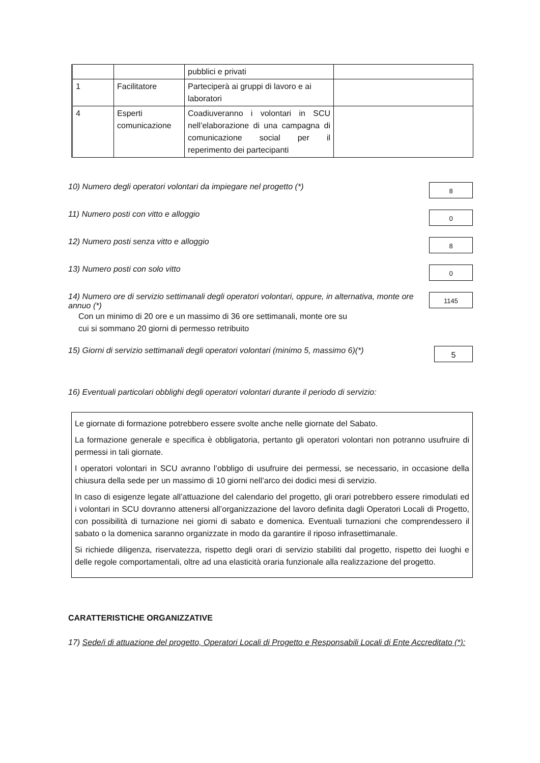| | | pubblici e privati | |
| 1 | Facilitatore | Parteciperà ai gruppi di lavoro e ai laboratori | |
| 4 | Esperti comunicazione | Coadiuveranno i volontari in SCU nell’elaborazione di una campagna di comunicazione social per il reperimento dei partecipanti | |
10) Numero degli operatori volontari da impiegare nel progetto (*)
8
11) Numero posti con vitto e alloggio
0
12) Numero posti senza vitto e alloggio
8
13) Numero posti con solo vitto
0
14) Numero ore di servizio settimanali degli operatori volontari, oppure, in alternativa, monte ore annuo (*)
1145
Con un minimo di 20 ore e un massimo di 36 ore settimanali, monte ore su
cui si sommano 20 giorni di permesso retribuito
15) Giorni di servizio settimanali degli operatori volontari (minimo 5, massimo 6)(*)
5
16) Eventuali particolari obblighi degli operatori volontari durante il periodo di servizio:
Le giornate di formazione potrebbero essere svolte anche nelle giornate del Sabato.
La formazione generale e specifica è obbligatoria, pertanto gli operatori volontari non potranno usufruire di permessi in tali giornate.
I operatori volontari in SCU avranno l’obbligo di usufruire dei permessi, se necessario, in occasione della chiusura della sede per un massimo di 10 giorni nell’arco dei dodici mesi di servizio.
In caso di esigenze legate all’attuazione del calendario del progetto, gli orari potrebbero essere rimodulati ed i volontari in SCU dovranno attenersi all’organizzazione del lavoro definita dagli Operatori Locali di Progetto, con possibilità di turnazione nei giorni di sabato e domenica. Eventuali turnazioni che comprendessero il sabato o la domenica saranno organizzate in modo da garantire il riposo infrasettimanale.
Si richiede diligenza, riservatezza, rispetto degli orari di servizio stabiliti dal progetto, rispetto dei luoghi e delle regole comportamentali, oltre ad una elasticità oraria funzionale alla realizzazione del progetto.
CARATTERISTICHE ORGANIZZATIVE
17) Sede/i di attuazione del progetto, Operatori Locali di Progetto e Responsabili Locali di Ente Accreditato (*):